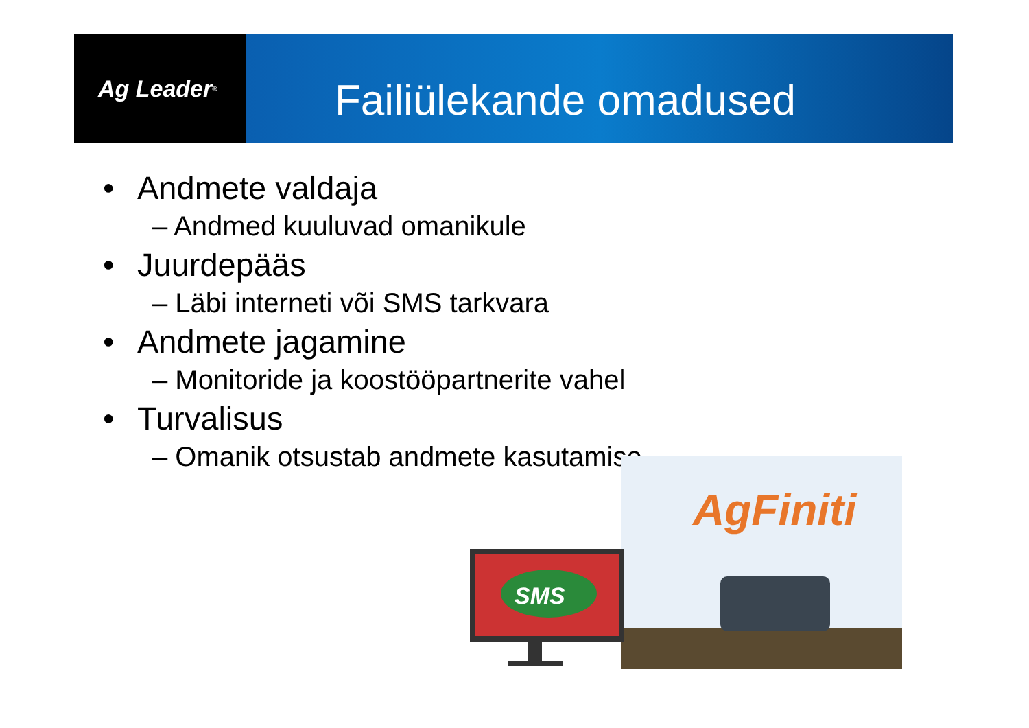Ag Leader<sup>®</sup>
Failiülekande omadused
• Andmete valdaja
– Andmed kuuluvad omanikule
• Juurdepääs
– Läbi interneti või SMS tarkvara
• Andmete jagamine
– Monitoride ja koostööpartnerite vahel
• Turvalisus
– Omanik otsustab andmete kasutamise
SMS
AgFiniti